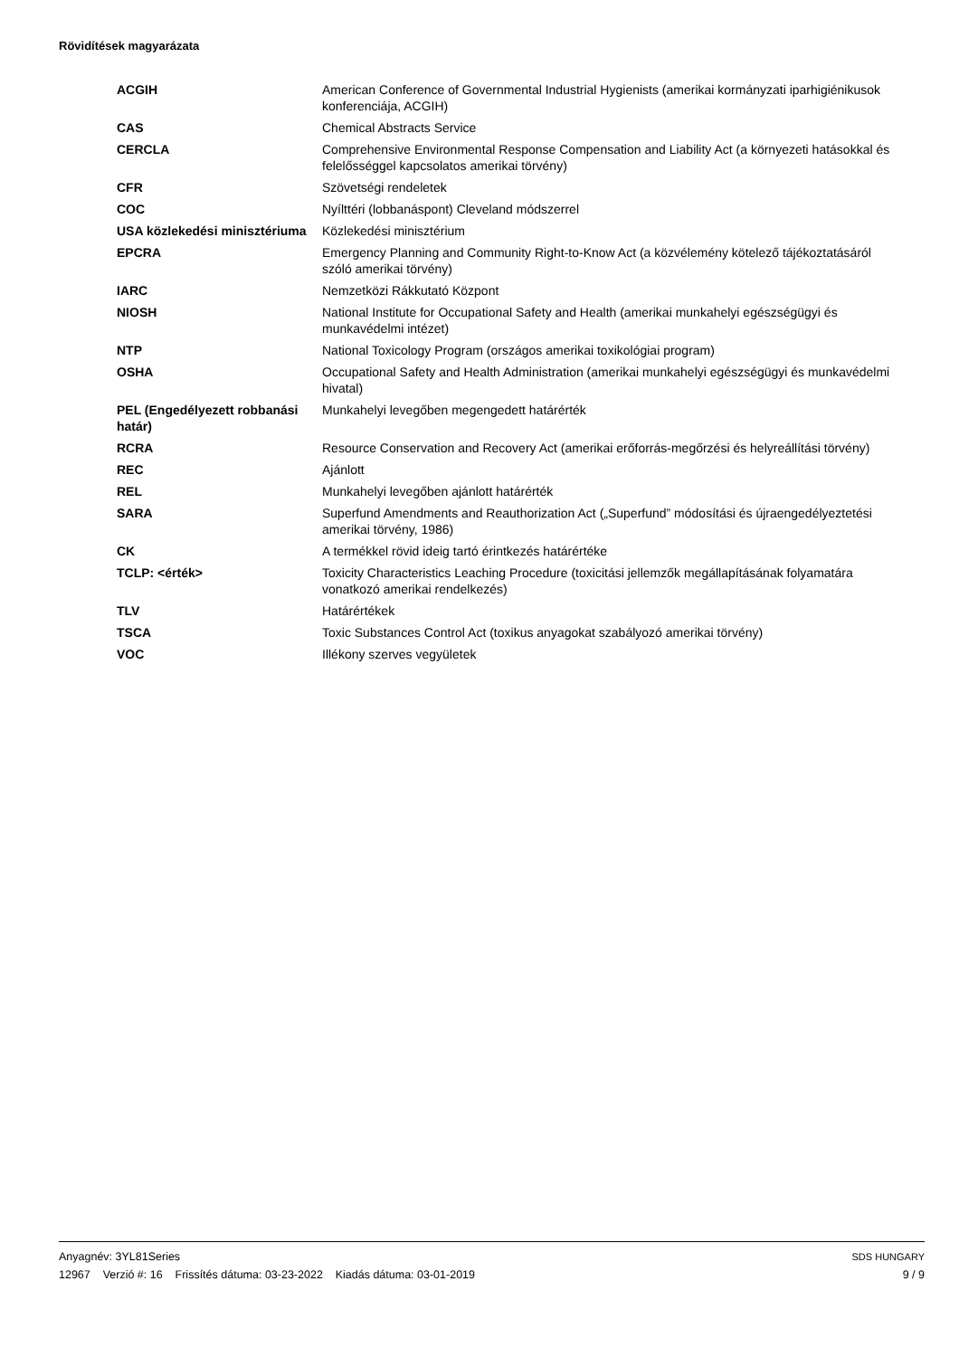Rövidítések magyarázata
| ACGIH | American Conference of Governmental Industrial Hygienists (amerikai kormányzati iparhigiénikusok konferenciája, ACGIH) |
| CAS | Chemical Abstracts Service |
| CERCLA | Comprehensive Environmental Response Compensation and Liability Act (a környezeti hatásokkal és felelősséggel kapcsolatos amerikai törvény) |
| CFR | Szövetségi rendeletek |
| COC | Nyílttéri (lobbanáspont) Cleveland módszerrel |
| USA közlekedési minisztériuma | Közlekedési minisztérium |
| EPCRA | Emergency Planning and Community Right-to-Know Act (a közvélemény kötelező tájékoztatásáról szóló amerikai törvény) |
| IARC | Nemzetközi Rákkutató Központ |
| NIOSH | National Institute for Occupational Safety and Health (amerikai munkahelyi egészségügyi és munkavédelmi intézet) |
| NTP | National Toxicology Program (országos amerikai toxikológiai program) |
| OSHA | Occupational Safety and Health Administration (amerikai munkahelyi egészségügyi és munkavédelmi hivatal) |
| PEL (Engedélyezett robbanási határ) | Munkahelyi levegőben megengedett határérték |
| RCRA | Resource Conservation and Recovery Act (amerikai erőforrás-megőrzési és helyreállítási törvény) |
| REC | Ajánlott |
| REL | Munkahelyi levegőben ajánlott határérték |
| SARA | Superfund Amendments and Reauthorization Act („Superfund” módosítási és újraengedélyeztetési amerikai törvény, 1986) |
| CK | A termékkel rövid ideig tartó érintkezés határértéke |
| TCLP: <érték> | Toxicity Characteristics Leaching Procedure (toxicitási jellemzők megállapításának folyamatára vonatkozó amerikai rendelkezés) |
| TLV | Határértékek |
| TSCA | Toxic Substances Control Act (toxikus anyagokat szabályozó amerikai törvény) |
| VOC | Illékony szerves vegyületek |
Anyagnév: 3YL81Series
12967 Verzió #: 16 Frissítés dátuma: 03-23-2022 Kiadás dátuma: 03-01-2019
SDS HUNGARY
9 / 9